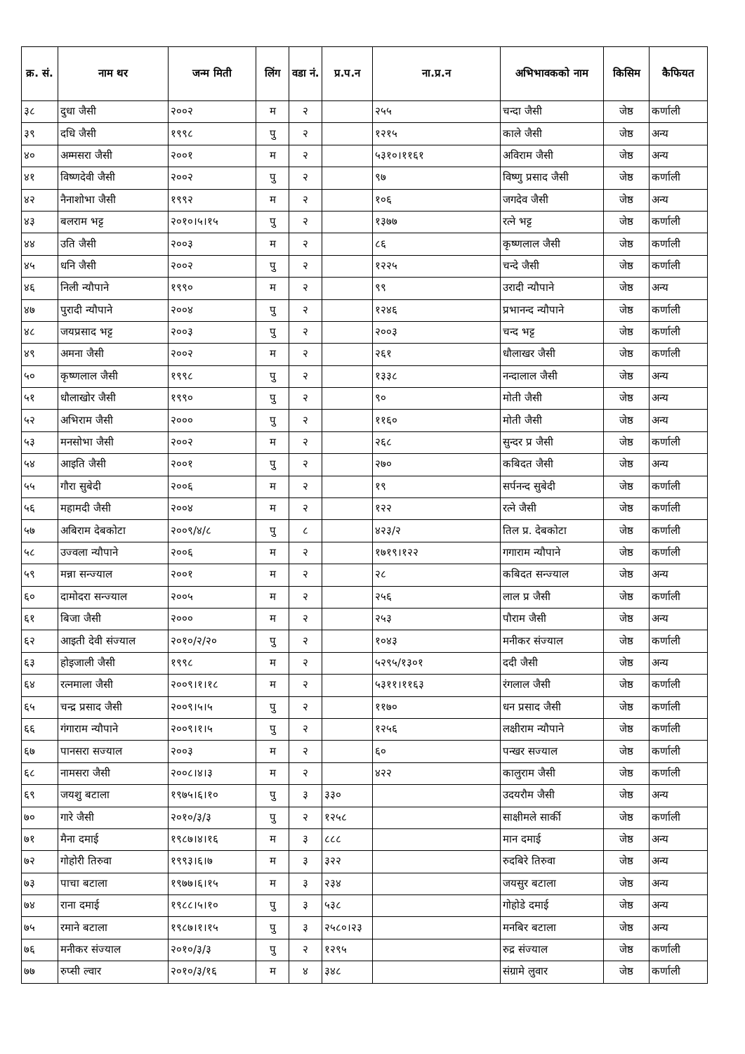| क्र. सं. | नाम थर | जन्म मिती | लिंग | वडा नं. | प्र.प.न | ना.प्र.न | अभिभावकको नाम | किसिम | कैफियत |
| --- | --- | --- | --- | --- | --- | --- | --- | --- | --- |
| ३८ | दुधा जैसी | २००२ | म | २ | | २५५ | चन्दा जैसी | जेष्ठ | कर्णाली |
| ३९ | दधि जैसी | १९९८ | पु | २ | | १२१५ | काले जैसी | जेष्ठ | अन्य |
| ४० | अम्मसरा जैसी | २००१ | म | २ | | ५३१०।११६१ | अविराम जैसी | जेष्ठ | अन्य |
| ४१ | विष्णदेवी जैसी | २००२ | पु | २ | | ९७ | विष्णु प्रसाद जैसी | जेष्ठ | कर्णाली |
| ४२ | नैनाशोभा जैसी | १९९२ | म | २ | | १०६ | जगदेव जैसी | जेष्ठ | अन्य |
| ४३ | बलराम भट्ट | २०१०।५।१५ | पु | २ | | १३७७ | रत्ने भट्ट | जेष्ठ | कर्णाली |
| ४४ | उति जैसी | २००३ | म | २ | | ८६ | कृष्णलाल जैसी | जेष्ठ | कर्णाली |
| ४५ | धनि जैसी | २००२ | पु | २ | | १२२५ | चन्दे जैसी | जेष्ठ | कर्णाली |
| ४६ | निली न्यौपाने | १९९० | म | २ | | ९९ | उरादी न्यौपाने | जेष्ठ | अन्य |
| ४७ | पुरादी न्यौपाने | २००४ | पु | २ | | १२४६ | प्रभानन्द न्यौपाने | जेष्ठ | कर्णाली |
| ४८ | जयप्रसाद भट्ट | २००३ | पु | २ | | २००३ | चन्द भट्ट | जेष्ठ | कर्णाली |
| ४९ | अमना जैसी | २००२ | म | २ | | २६१ | धौलाखर जैसी | जेष्ठ | कर्णाली |
| ५० | कृष्णलाल जैसी | १९९८ | पु | २ | | १३३८ | नन्दालाल जैसी | जेष्ठ | अन्य |
| ५१ | धौलाखोर जैसी | १९९० | पु | २ | | ९० | मोती जैसी | जेष्ठ | अन्य |
| ५२ | अभिराम जैसी | २००० | पु | २ | | ११६० | मोती जैसी | जेष्ठ | अन्य |
| ५३ | मनसोभा जैसी | २००२ | म | २ | | २६८ | सुन्दर प्र जैसी | जेष्ठ | कर्णाली |
| ५४ | आइति जैसी | २००१ | पु | २ | | २७० | कबिदत जैसी | जेष्ठ | अन्य |
| ५५ | गौरा सुबेदी | २००६ | म | २ | | १९ | सर्पनन्द सुबेदी | जेष्ठ | कर्णाली |
| ५६ | महामदी जैसी | २००४ | म | २ | | १२२ | रत्ने जैसी | जेष्ठ | कर्णाली |
| ५७ | अबिराम देबकोटा | २००९/४/८ | पु | ८ | | ४२३/२ | तिल प्र. देबकोटा | जेष्ठ | कर्णाली |
| ५८ | उज्वला न्यौपाने | २००६ | म | २ | | १७१९।१२२ | गगाराम न्यौपाने | जेष्ठ | कर्णाली |
| ५९ | मन्ना सन्ज्याल | २००१ | म | २ | | २८ | कबिदत सन्ज्याल | जेष्ठ | अन्य |
| ६० | दामोदरा सन्ज्याल | २००५ | म | २ | | २५६ | लाल प्र जैसी | जेष्ठ | कर्णाली |
| ६१ | बिजा जैसी | २००० | म | २ | | २५३ | पौराम जैसी | जेष्ठ | अन्य |
| ६२ | आइती देवी संज्याल | २०१०/२/२० | पु | २ | | १०४३ | मनीकर संज्याल | जेष्ठ | कर्णाली |
| ६३ | होइजाली जैसी | १९९८ | म | २ | | ५२९५/१३०१ | ददी जैसी | जेष्ठ | अन्य |
| ६४ | रत्नमाला जैसी | २००९।१।१८ | म | २ | | ५३११।११६३ | रंगलाल जैसी | जेष्ठ | कर्णाली |
| ६५ | चन्द्र प्रसाद जैसी | २००९।५।५ | पु | २ | | ११७० | धन प्रसाद जैसी | जेष्ठ | कर्णाली |
| ६६ | गंगाराम न्यौपाने | २००९।१।५ | पु | २ | | १२५६ | लक्षीराम न्यौपाने | जेष्ठ | कर्णाली |
| ६७ | पानसरा सज्याल | २००३ | म | २ | | ६० | पन्खर सज्याल | जेष्ठ | कर्णाली |
| ६८ | नामसरा जैसी | २००८।४।३ | म | २ | | ४२२ | कालुराम जैसी | जेष्ठ | कर्णाली |
| ६९ | जयशु बटाला | १९७५।६।१० | पु | ३ | ३३० | | उदयरौम जैसी | जेष्ठ | अन्य |
| ७० | गारे जैसी | २०१०/३/३ | पु | २ | १२५८ | | साक्षीमले सार्की | जेष्ठ | कर्णाली |
| ७१ | मैना दमाई | १९८७।४।१६ | म | ३ | ८८८ | | मान दमाई | जेष्ठ | अन्य |
| ७२ | गोहोरी तिरुवा | १९९३।६।७ | म | ३ | ३२२ | | रुदबिरे तिरुवा | जेष्ठ | अन्य |
| ७३ | पाचा बटाला | १९७७।६।१५ | म | ३ | २३४ | | जयसुर बटाला | जेष्ठ | अन्य |
| ७४ | राना दमाई | १९८८।५।१० | पु | ३ | ५३८ | | गोहोडे दमाई | जेष्ठ | अन्य |
| ७५ | रमाने बटाला | १९८७।१।१५ | पु | ३ | २५८०।२३ | | मनबिर बटाला | जेष्ठ | अन्य |
| ७६ | मनीकर संज्याल | २०१०/३/३ | पु | २ | १२९५ | | रुद्र संज्याल | जेष्ठ | कर्णाली |
| ७७ | रुप्सी ल्वार | २०१०/३/१६ | म | ४ | ३४८ | | संग्रामे लुवार | जेष्ठ | कर्णाली |